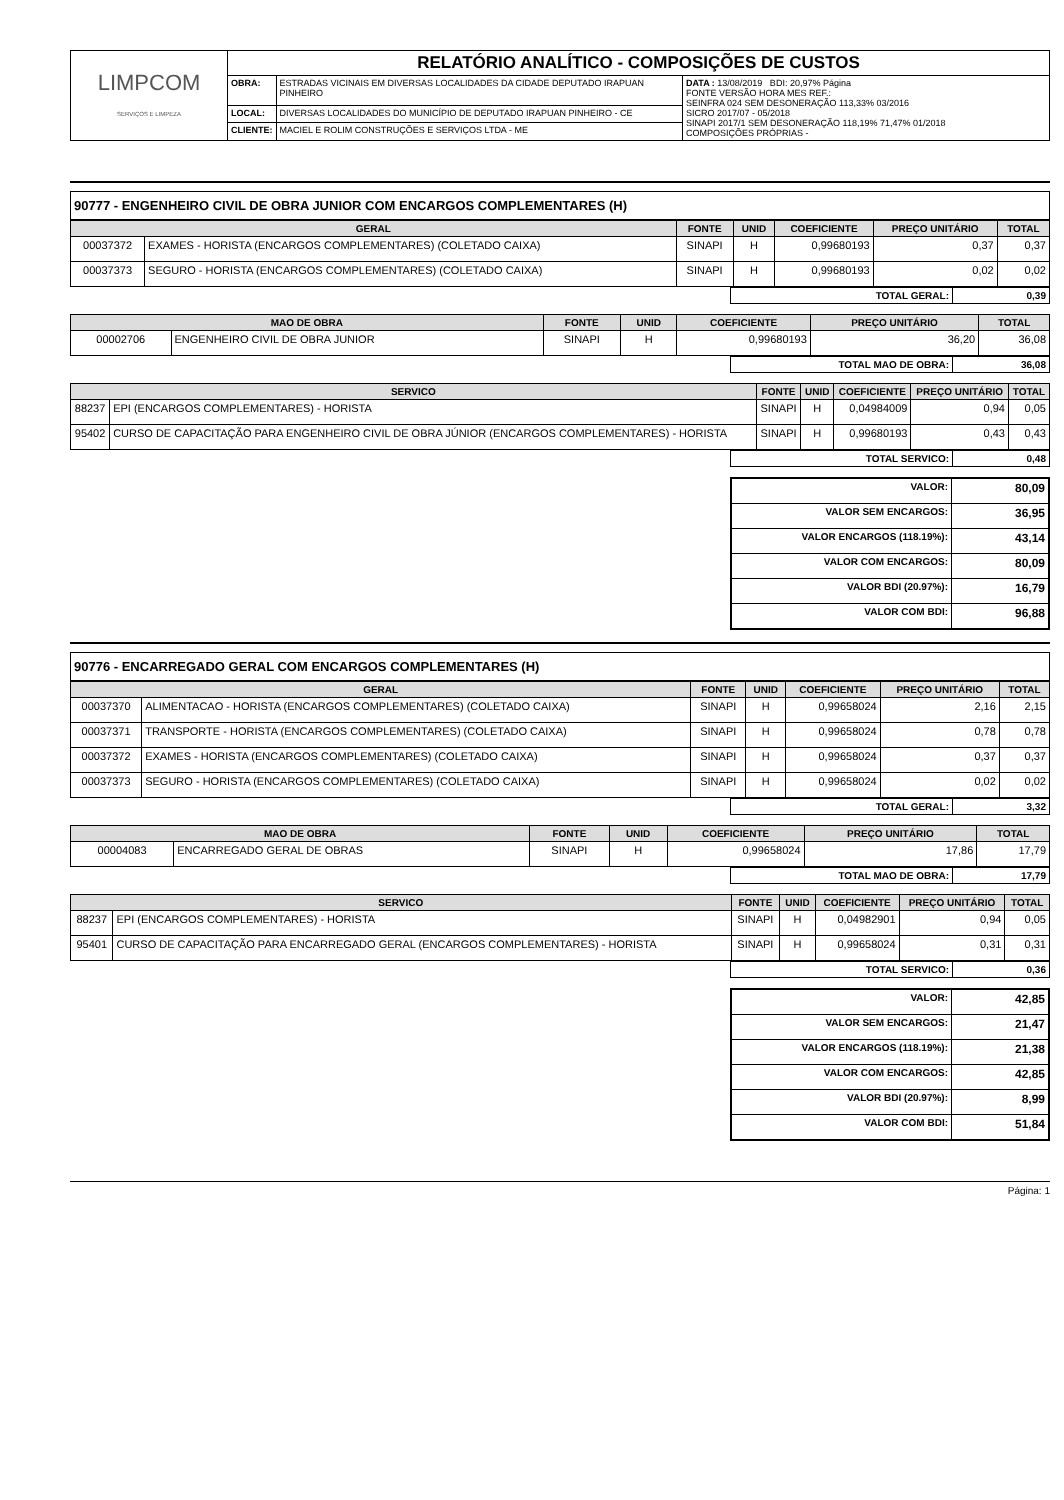| LIMPCOM SERVIÇOS E LIMPEZA | RELATÓRIO ANALÍTICO - COMPOSIÇÕES DE CUSTOS | | |
| | OBRA: | ESTRADAS VICINAIS EM DIVERSAS LOCALIDADES DA CIDADE DEPUTADO IRAPUAN PINHEIRO | DATA : 13/08/2019 BDI: 20,97% Página FONTE VERSÃO HORA MES REF.: SEINFRA 024 SEM DESONERAÇÃO 113,33% 03/2016 SICRO 2017/07 - 05/2018 SINAPI 2017/1 SEM DESONERAÇÃO 118,19% 71,47% 01/2018 COMPOSIÇÕES PRÓPRIAS - |
| | LOCAL: | DIVERSAS LOCALIDADES DO MUNICÍPIO DE DEPUTADO IRAPUAN PINHEIRO - CE | |
| | CLIENTE: | MACIEL E ROLIM CONSTRUÇÕES E SERVIÇOS LTDA - ME | |
90777 - ENGENHEIRO CIVIL DE OBRA JUNIOR COM ENCARGOS COMPLEMENTARES (H)
| GERAL | | FONTE | UNID | COEFICIENTE | PREÇO UNITÁRIO | TOTAL |
| --- | --- | --- | --- | --- | --- | --- |
| 00037372 | EXAMES - HORISTA (ENCARGOS COMPLEMENTARES) (COLETADO CAIXA) | SINAPI | H | 0,99680193 | 0,37 | 0,37 |
| 00037373 | SEGURO - HORISTA (ENCARGOS COMPLEMENTARES) (COLETADO CAIXA) | SINAPI | H | 0,99680193 | 0,02 | 0,02 |
| TOTAL GERAL: | 0,39 |
| MAO DE OBRA | | FONTE | UNID | COEFICIENTE | PREÇO UNITÁRIO | TOTAL |
| --- | --- | --- | --- | --- | --- | --- |
| 00002706 | ENGENHEIRO CIVIL DE OBRA JUNIOR | SINAPI | H | 0,99680193 | 36,20 | 36,08 |
| TOTAL MAO DE OBRA: | 36,08 |
| SERVICO | | FONTE | UNID | COEFICIENTE | PREÇO UNITÁRIO | TOTAL |
| --- | --- | --- | --- | --- | --- | --- |
| 88237 | EPI (ENCARGOS COMPLEMENTARES) - HORISTA | SINAPI | H | 0,04984009 | 0,94 | 0,05 |
| 95402 | CURSO DE CAPACITAÇÃO PARA ENGENHEIRO CIVIL DE OBRA JÚNIOR (ENCARGOS COMPLEMENTARES) - HORISTA | SINAPI | H | 0,99680193 | 0,43 | 0,43 |
| TOTAL SERVICO: | 0,48 |
| VALOR: | 80,09 |
| VALOR SEM ENCARGOS: | 36,95 |
| VALOR ENCARGOS (118.19%): | 43,14 |
| VALOR COM ENCARGOS: | 80,09 |
| VALOR BDI (20.97%): | 16,79 |
| VALOR COM BDI: | 96,88 |
90776 - ENCARREGADO GERAL COM ENCARGOS COMPLEMENTARES (H)
| GERAL | | FONTE | UNID | COEFICIENTE | PREÇO UNITÁRIO | TOTAL |
| --- | --- | --- | --- | --- | --- | --- |
| 00037370 | ALIMENTACAO - HORISTA (ENCARGOS COMPLEMENTARES) (COLETADO CAIXA) | SINAPI | H | 0,99658024 | 2,16 | 2,15 |
| 00037371 | TRANSPORTE - HORISTA (ENCARGOS COMPLEMENTARES) (COLETADO CAIXA) | SINAPI | H | 0,99658024 | 0,78 | 0,78 |
| 00037372 | EXAMES - HORISTA (ENCARGOS COMPLEMENTARES) (COLETADO CAIXA) | SINAPI | H | 0,99658024 | 0,37 | 0,37 |
| 00037373 | SEGURO - HORISTA (ENCARGOS COMPLEMENTARES) (COLETADO CAIXA) | SINAPI | H | 0,99658024 | 0,02 | 0,02 |
| TOTAL GERAL: | 3,32 |
| MAO DE OBRA | | FONTE | UNID | COEFICIENTE | PREÇO UNITÁRIO | TOTAL |
| --- | --- | --- | --- | --- | --- | --- |
| 00004083 | ENCARREGADO GERAL DE OBRAS | SINAPI | H | 0,99658024 | 17,86 | 17,79 |
| TOTAL MAO DE OBRA: | 17,79 |
| SERVICO | | FONTE | UNID | COEFICIENTE | PREÇO UNITÁRIO | TOTAL |
| --- | --- | --- | --- | --- | --- | --- |
| 88237 | EPI (ENCARGOS COMPLEMENTARES) - HORISTA | SINAPI | H | 0,04982901 | 0,94 | 0,05 |
| 95401 | CURSO DE CAPACITAÇÃO PARA ENCARREGADO GERAL (ENCARGOS COMPLEMENTARES) - HORISTA | SINAPI | H | 0,99658024 | 0,31 | 0,31 |
| TOTAL SERVICO: | 0,36 |
| VALOR: | 42,85 |
| VALOR SEM ENCARGOS: | 21,47 |
| VALOR ENCARGOS (118.19%): | 21,38 |
| VALOR COM ENCARGOS: | 42,85 |
| VALOR BDI (20.97%): | 8,99 |
| VALOR COM BDI: | 51,84 |
Página: 1